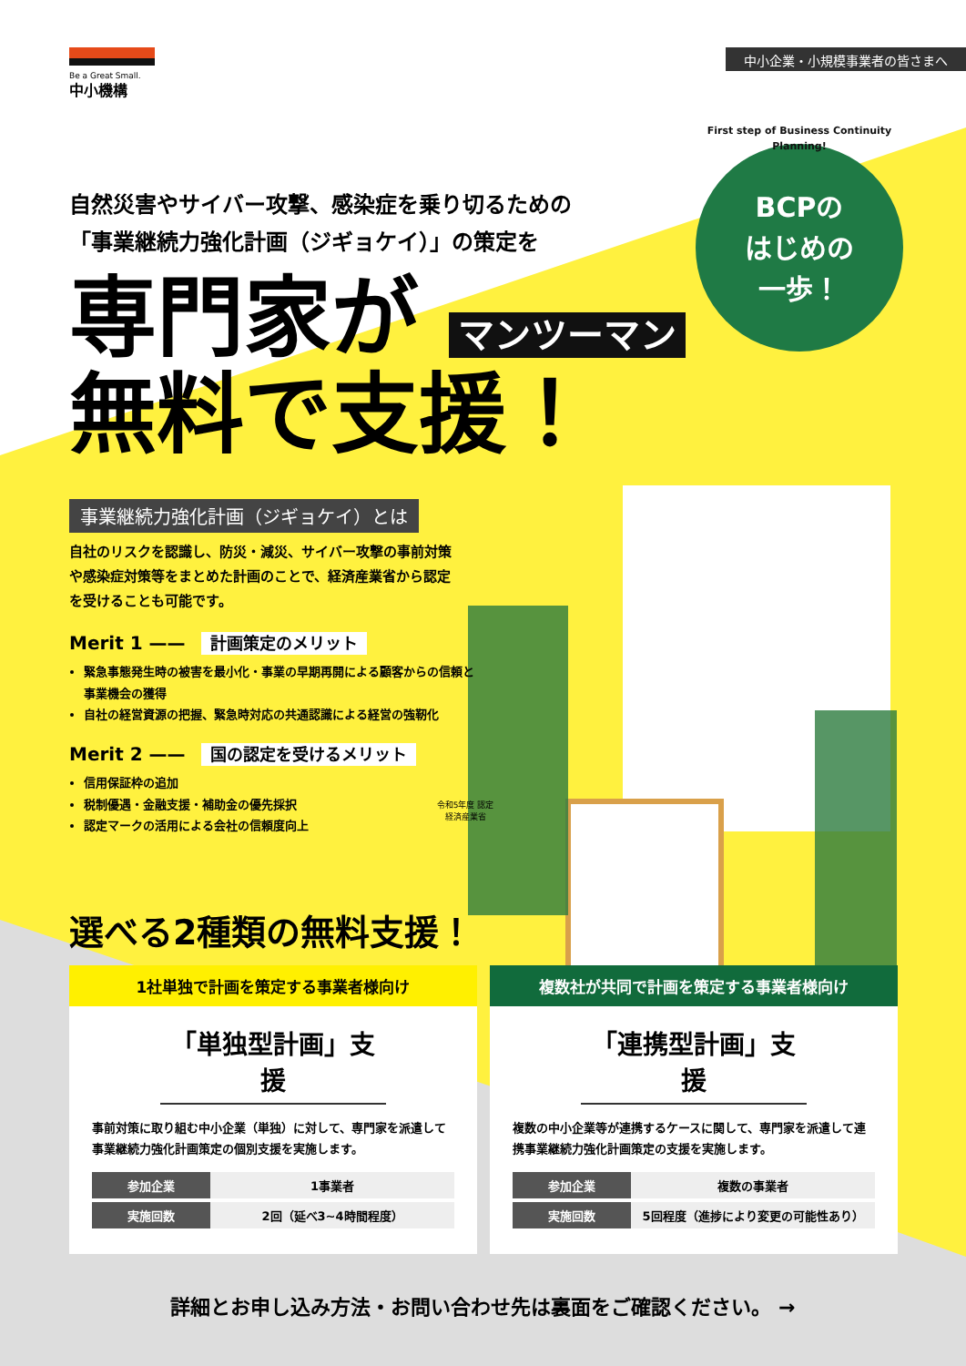Be a Great Small.
中小機構
中小企業・小規模事業者の皆さまへ
自然災害やサイバー攻撃、感染症を乗り切るための
「事業継続力強化計画（ジギョケイ）」の策定を
専門家が マンツーマン
無料で支援！
First step of Business Continuity Planning!
BCPの
はじめの
一歩！
事業継続力強化計画（ジギョケイ）とは
自社のリスクを認識し、防災・減災、サイバー攻撃の事前対策や感染症対策等をまとめた計画のことで、経済産業省から認定を受けることも可能です。
Merit 1 —— 計画策定のメリット
緊急事態発生時の被害を最小化・事業の早期再開による顧客からの信頼と事業機会の獲得
自社の経営資源の把握、緊急時対応の共通認識による経営の強靭化
Merit 2 —— 国の認定を受けるメリット
信用保証枠の追加
税制優遇・金融支援・補助金の優先採択
認定マークの活用による会社の信頼度向上
令和5年度 認定 経済産業省
選べる2種類の無料支援！
1社単独で計画を策定する事業者様向け
「単独型計画」支援
事前対策に取り組む中小企業（単独）に対して、専門家を派遣して事業継続力強化計画策定の個別支援を実施します。
| 参加企業 | 1事業者 |
| 実施回数 | 2回（延べ3~4時間程度） |
複数社が共同で計画を策定する事業者様向け
「連携型計画」支援
複数の中小企業等が連携するケースに関して、専門家を派遣して連携事業継続力強化計画策定の支援を実施します。
| 参加企業 | 複数の事業者 |
| 実施回数 | 5回程度（進捗により変更の可能性あり） |
詳細とお申し込み方法・お問い合わせ先は裏面をご確認ください。 →